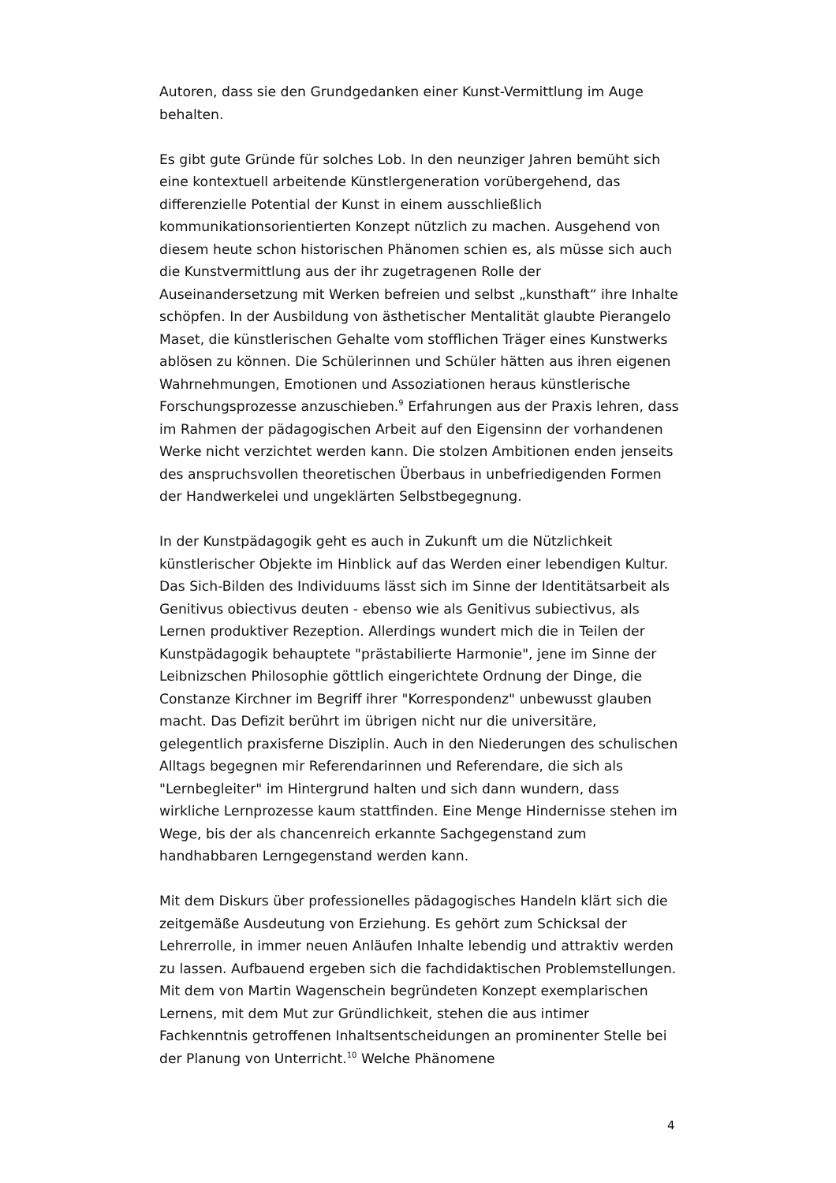Autoren, dass sie den Grundgedanken einer Kunst-Vermittlung im Auge behalten.
Es gibt gute Gründe für solches Lob. In den neunziger Jahren bemüht sich eine kontextuell arbeitende Künstlergeneration vorübergehend, das differenzielle Potential der Kunst in einem ausschließlich kommunikationsorientierten Konzept nützlich zu machen. Ausgehend von diesem heute schon historischen Phänomen schien es, als müsse sich auch die Kunstvermittlung aus der ihr zugetragenen Rolle der Auseinandersetzung mit Werken befreien und selbst „kunsthaft“ ihre Inhalte schöpfen. In der Ausbildung von ästhetischer Mentalität glaubte Pierangelo Maset, die künstlerischen Gehalte vom stofflichen Träger eines Kunstwerks ablösen zu können. Die Schülerinnen und Schüler hätten aus ihren eigenen Wahrnehmungen, Emotionen und Assoziationen heraus künstlerische Forschungsprozesse anzuschieben.<sup>9</sup> Erfahrungen aus der Praxis lehren, dass im Rahmen der pädagogischen Arbeit auf den Eigensinn der vorhandenen Werke nicht verzichtet werden kann. Die stolzen Ambitionen enden jenseits des anspruchsvollen theoretischen Überbaus in unbefriedigenden Formen der Handwerkelei und ungeklärten Selbstbegegnung.
In der Kunstpädagogik geht es auch in Zukunft um die Nützlichkeit künstlerischer Objekte im Hinblick auf das Werden einer lebendigen Kultur. Das Sich-Bilden des Individuums lässt sich im Sinne der Identitätsarbeit als Genitivus obiectivus deuten - ebenso wie als Genitivus subiectivus, als Lernen produktiver Rezeption. Allerdings wundert mich die in Teilen der Kunstpädagogik behauptete "prästabilierte Harmonie", jene im Sinne der Leibnizschen Philosophie göttlich eingerichtete Ordnung der Dinge, die Constanze Kirchner im Begriff ihrer "Korrespondenz" unbewusst glauben macht. Das Defizit berührt im übrigen nicht nur die universitäre, gelegentlich praxisferne Disziplin. Auch in den Niederungen des schulischen Alltags begegnen mir Referendarinnen und Referendare, die sich als "Lernbegleiter" im Hintergrund halten und sich dann wundern, dass wirkliche Lernprozesse kaum stattfinden. Eine Menge Hindernisse stehen im Wege, bis der als chancenreich erkannte Sachgegenstand zum handhabbaren Lerngegenstand werden kann.
Mit dem Diskurs über professionelles pädagogisches Handeln klärt sich die zeitgemäße Ausdeutung von Erziehung. Es gehört zum Schicksal der Lehrerrolle, in immer neuen Anläufen Inhalte lebendig und attraktiv werden zu lassen. Aufbauend ergeben sich die fachdidaktischen Problemstellungen. Mit dem von Martin Wagenschein begründeten Konzept exemplarischen Lernens, mit dem Mut zur Gründlichkeit, stehen die aus intimer Fachkenntnis getroffenen Inhaltsentscheidungen an prominenter Stelle bei der Planung von Unterricht.<sup>10</sup> Welche Phänomene
4